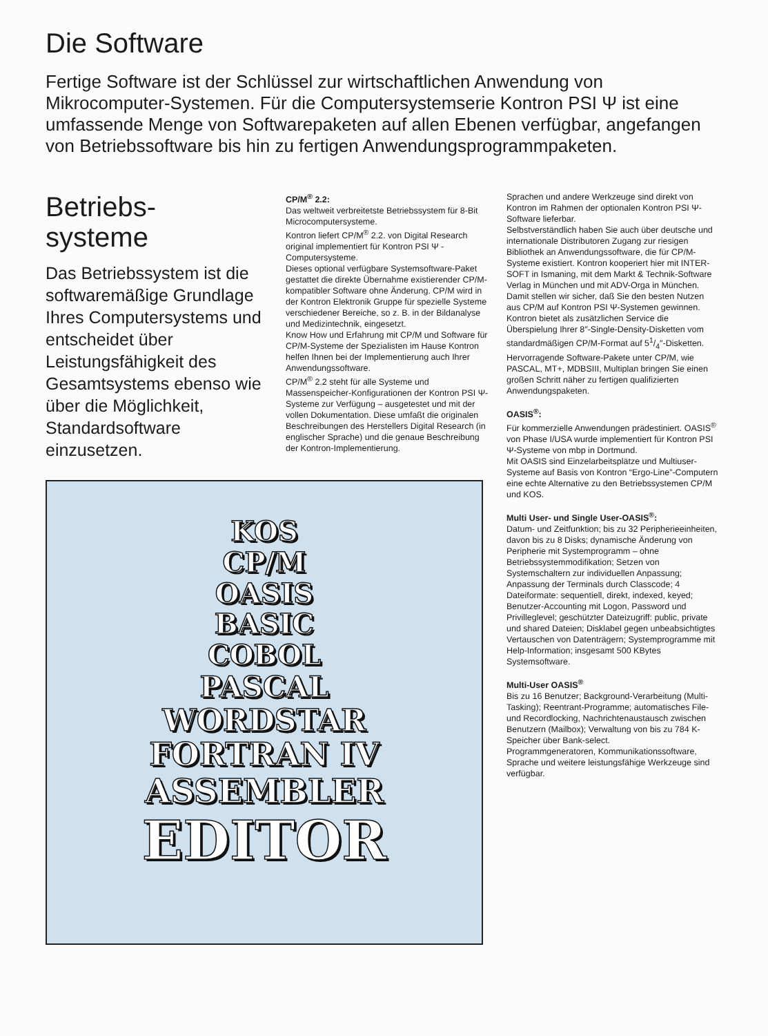Die Software
Fertige Software ist der Schlüssel zur wirtschaftlichen Anwendung von Mikrocomputer-Systemen. Für die Computersystemserie Kontron PSI Ψ ist eine umfassende Menge von Softwarepaketen auf allen Ebenen verfügbar, angefangen von Betriebssoftware bis hin zu fertigen Anwendungs­programmpaketen.
Betriebs-
systeme
Das Betriebssystem ist die softwaremäßige Grundlage Ihres Computersystems und entscheidet über Leistungsfähigkeit des Gesamtsystems ebenso wie über die Möglichkeit, Standard­software einzusetzen.
CP/M<sup>®</sup> 2.2:
Das weltweit verbreitetste Betriebssystem für 8-Bit Microcomputersysteme.
Kontron liefert CP/M<sup>®</sup> 2.2. von Digital Research original implementiert für Kontron PSI Ψ -Computersysteme.
Dieses optional verfügbare Systemsoftware-Paket gestattet die direkte Übernahme existierender CP/M-kompatibler Software ohne Änderung. CP/M wird in der Kontron Elektronik Gruppe für spezielle Systeme verschiedener Bereiche, so z. B. in der Bildanalyse und Medizintechnik, eingesetzt.
Know How und Erfahrung mit CP/M und Software für CP/M-Systeme der Spezialisten im Hause Kontron helfen Ihnen bei der Implementierung auch Ihrer Anwendungs­software.
CP/M<sup>®</sup> 2.2 steht für alle Systeme und Massenspeicher-Konfigurationen der Kontron PSI Ψ-Systeme zur Verfügung – ausgetestet und mit der vollen Dokumentation. Diese umfaßt die originalen Beschreibungen des Herstellers Digital Research (in englischer Sprache) und die genaue Beschreibung der Kontron-Implementierung.
KOS
CP/M
OASIS
BASIC
COBOL
PASCAL
WORDSTAR
FORTRAN IV
ASSEMBLER
EDITOR
Sprachen und andere Werkzeuge sind direkt von Kontron im Rahmen der optionalen Kontron PSI Ψ-Software lieferbar.
Selbstverständlich haben Sie auch über deutsche und internationale Distributoren Zugang zur riesigen Bibliothek an Anwendungssoftware, die für CP/M-Systeme existiert. Kontron kooperiert hier mit INTER-SOFT in Ismaning, mit dem Markt & Technik-Software Verlag in München und mit ADV-Orga in München. Damit stellen wir sicher, daß Sie den besten Nutzen aus CP/M auf Kontron PSI Ψ-Systemen gewinnen.
Kontron bietet als zusätzlichen Service die Überspielung Ihrer 8″-Single-Density-Disketten vom standardmäßigen CP/M-Format auf 51/4″-Disketten.
Hervorragende Software-Pakete unter CP/M, wie PASCAL, MT+, MDBSIII, Multiplan bringen Sie einen großen Schritt näher zu fertigen qualifizierten Anwendungspaketen.
OASIS<sup>®</sup>:
Für kommerzielle Anwendungen prädestiniert. OASIS<sup>®</sup> von Phase I/USA wurde implementiert für Kontron PSI Ψ-Systeme von mbp in Dortmund.
Mit OASIS sind Einzelarbeitsplätze und Multiuser-Systeme auf Basis von Kontron “Ergo-Line”-Computern eine echte Alternative zu den Betriebssystemen CP/M und KOS.
Multi User- und Single User-OASIS<sup>®</sup>:
Datum- und Zeitfunktion; bis zu 32 Peripherieeinheiten, davon bis zu 8 Disks; dynamische Änderung von Peripherie mit Systemprogramm – ohne Betriebssystemmodifikation; Setzen von Systemschaltern zur individuellen Anpassung; Anpassung der Terminals durch Classcode; 4 Dateiformate: sequentiell, direkt, indexed, keyed; Benutzer-Accounting mit Logon, Password und Privilleglevel; geschützter Dateizugriff: public, private und shared Dateien; Disklabel gegen unbeabsichtigtes Vertauschen von Datenträgern; Systemprogramme mit Help-Information; insgesamt 500 KBytes Systemsoftware.
Multi-User OASIS<sup>®</sup>
Bis zu 16 Benutzer; Background-Verarbeitung (Multi-Tasking); Reentrant-Programme; automatisches File- und Recordlocking, Nachrichtenaustausch zwischen Benutzern (Mailbox); Verwaltung von bis zu 784 K-Speicher über Bank-select.
Programmgeneratoren, Kommunikationssoftware, Sprache und weitere leistungsfähige Werkzeuge sind verfügbar.